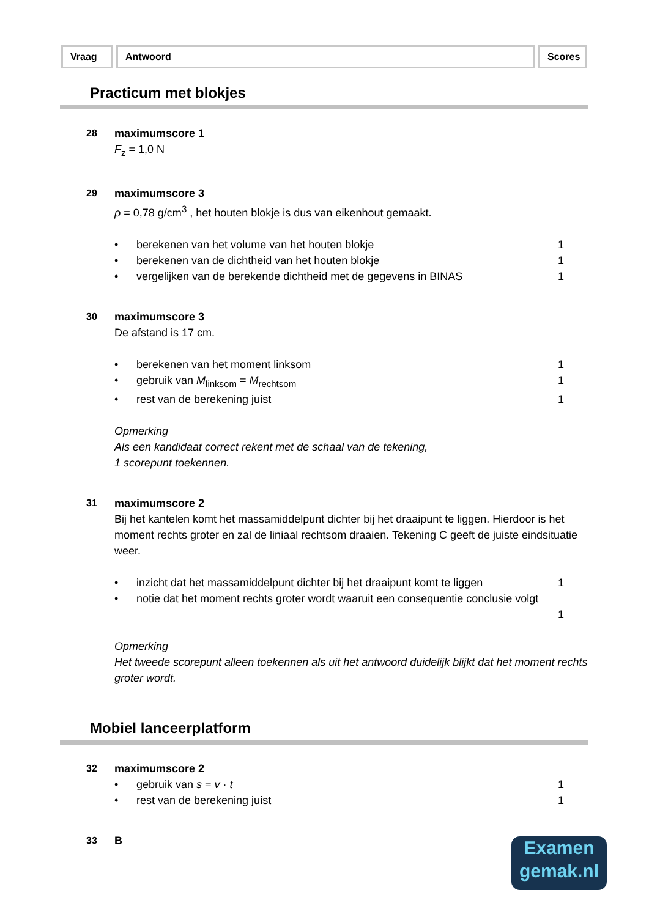Vraag Antwoord Scores
Practicum met blokjes
28 maximumscore 1
F<sub>z</sub> = 1,0 N
29 maximumscore 3
ρ = 0,78 g/cm<sup>3</sup> , het houten blokje is dus van eikenhout gemaakt.
• berekenen van het volume van het houten blokje 1
• berekenen van de dichtheid van het houten blokje 1
• vergelijken van de berekende dichtheid met de gegevens in BINAS 1
30 maximumscore 3
De afstand is 17 cm.
• berekenen van het moment linksom 1
• gebruik van M<sub>linksom</sub> = M<sub>rechtsom</sub> 1
• rest van de berekening juist 1
Opmerking
Als een kandidaat correct rekent met de schaal van de tekening,
1 scorepunt toekennen.
31 maximumscore 2
Bij het kantelen komt het massamiddelpunt dichter bij het draaipunt te liggen. Hierdoor is het moment rechts groter en zal de liniaal rechtsom draaien. Tekening C geeft de juiste eindsituatie weer.
• inzicht dat het massamiddelpunt dichter bij het draaipunt komt te liggen 1
• notie dat het moment rechts groter wordt waaruit een consequentie conclusie volgt
1
Opmerking
Het tweede scorepunt alleen toekennen als uit het antwoord duidelijk blijkt dat het moment rechts groter wordt.
Mobiel lanceerplatform
32 maximumscore 2
• gebruik van s = v · t 1
• rest van de berekening juist 1
33 B
Examen
gemak.nl